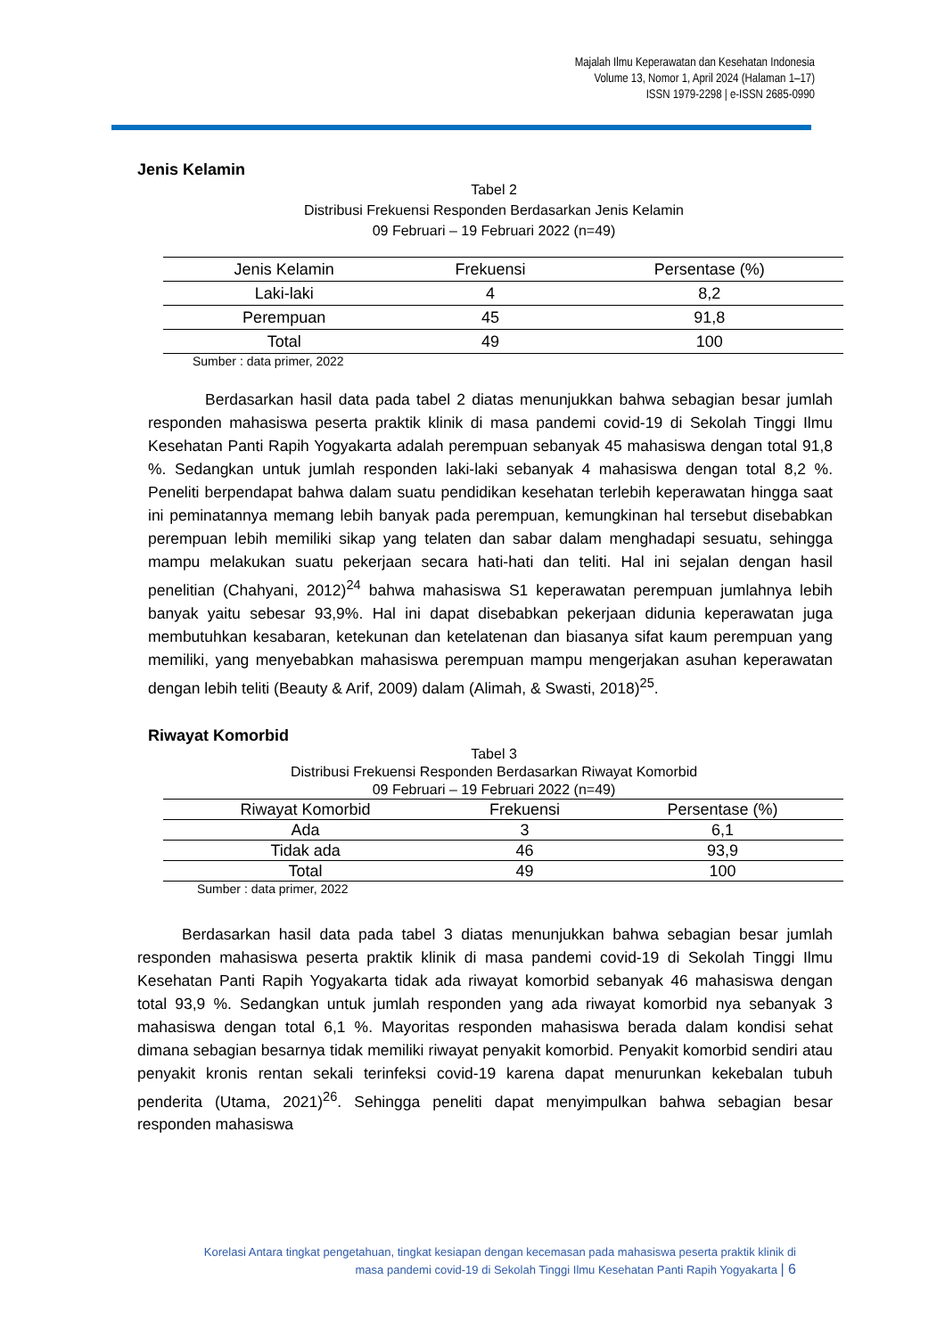Majalah Ilmu Keperawatan dan Kesehatan Indonesia
Volume 13, Nomor 1, April 2024 (Halaman 1–17)
ISSN 1979-2298 | e-ISSN 2685-0990
Jenis Kelamin
Tabel 2
Distribusi Frekuensi Responden Berdasarkan Jenis Kelamin
09 Februari – 19 Februari 2022 (n=49)
| Jenis Kelamin | Frekuensi | Persentase (%) |
| --- | --- | --- |
| Laki-laki | 4 | 8,2 |
| Perempuan | 45 | 91,8 |
| Total | 49 | 100 |
Sumber : data primer, 2022
Berdasarkan hasil data pada tabel 2 diatas menunjukkan bahwa sebagian besar jumlah responden mahasiswa peserta praktik klinik di masa pandemi covid-19 di Sekolah Tinggi Ilmu Kesehatan Panti Rapih Yogyakarta adalah perempuan sebanyak 45 mahasiswa dengan total 91,8 %. Sedangkan untuk jumlah responden laki-laki sebanyak 4 mahasiswa dengan total 8,2 %. Peneliti berpendapat bahwa dalam suatu pendidikan kesehatan terlebih keperawatan hingga saat ini peminatannya memang lebih banyak pada perempuan, kemungkinan hal tersebut disebabkan perempuan lebih memiliki sikap yang telaten dan sabar dalam menghadapi sesuatu, sehingga mampu melakukan suatu pekerjaan secara hati-hati dan teliti. Hal ini sejalan dengan hasil penelitian (Chahyani, 2012)<sup>24</sup> bahwa mahasiswa S1 keperawatan perempuan jumlahnya lebih banyak yaitu sebesar 93,9%. Hal ini dapat disebabkan pekerjaan didunia keperawatan juga membutuhkan kesabaran, ketekunan dan ketelatenan dan biasanya sifat kaum perempuan yang memiliki, yang menyebabkan mahasiswa perempuan mampu mengerjakan asuhan keperawatan dengan lebih teliti (Beauty & Arif, 2009) dalam (Alimah, & Swasti, 2018)<sup>25</sup>.
Riwayat Komorbid
Tabel 3
Distribusi Frekuensi Responden Berdasarkan Riwayat Komorbid
09 Februari – 19 Februari 2022 (n=49)
| Riwayat Komorbid | Frekuensi | Persentase (%) |
| --- | --- | --- |
| Ada | 3 | 6,1 |
| Tidak ada | 46 | 93,9 |
| Total | 49 | 100 |
Sumber : data primer, 2022
Berdasarkan hasil data pada tabel 3 diatas menunjukkan bahwa sebagian besar jumlah responden mahasiswa peserta praktik klinik di masa pandemi covid-19 di Sekolah Tinggi Ilmu Kesehatan Panti Rapih Yogyakarta tidak ada riwayat komorbid sebanyak 46 mahasiswa dengan total 93,9 %. Sedangkan untuk jumlah responden yang ada riwayat komorbid nya sebanyak 3 mahasiswa dengan total 6,1 %. Mayoritas responden mahasiswa berada dalam kondisi sehat dimana sebagian besarnya tidak memiliki riwayat penyakit komorbid. Penyakit komorbid sendiri atau penyakit kronis rentan sekali terinfeksi covid-19 karena dapat menurunkan kekebalan tubuh penderita (Utama, 2021)<sup>26</sup>. Sehingga peneliti dapat menyimpulkan bahwa sebagian besar responden mahasiswa
Korelasi Antara tingkat pengetahuan, tingkat kesiapan dengan kecemasan pada mahasiswa peserta praktik klinik di
masa pandemi covid-19 di Sekolah Tinggi Ilmu Kesehatan Panti Rapih Yogyakarta | 6